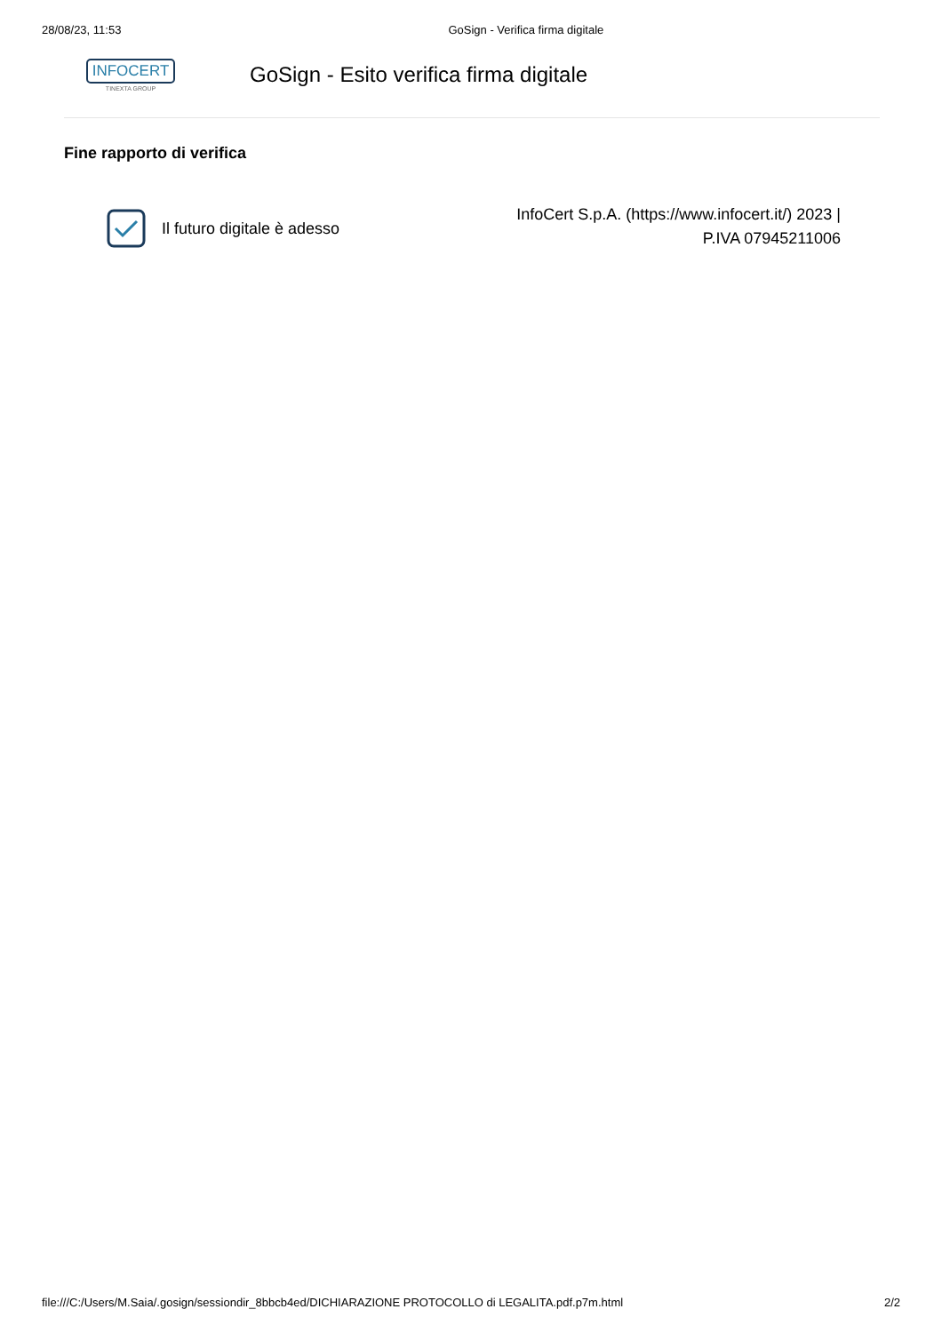28/08/23, 11:53 GoSign - Verifica firma digitale
INFOCERT
TINEXTA GROUP
GoSign - Esito verifica firma digitale
Fine rapporto di verifica
Il futuro digitale è adesso
InfoCert S.p.A. (https://www.infocert.it/) 2023 |
P.IVA 07945211006
file:///C:/Users/M.Saia/.gosign/sessiondir_8bbcb4ed/DICHIARAZIONE PROTOCOLLO di LEGALITA.pdf.p7m.html 2/2